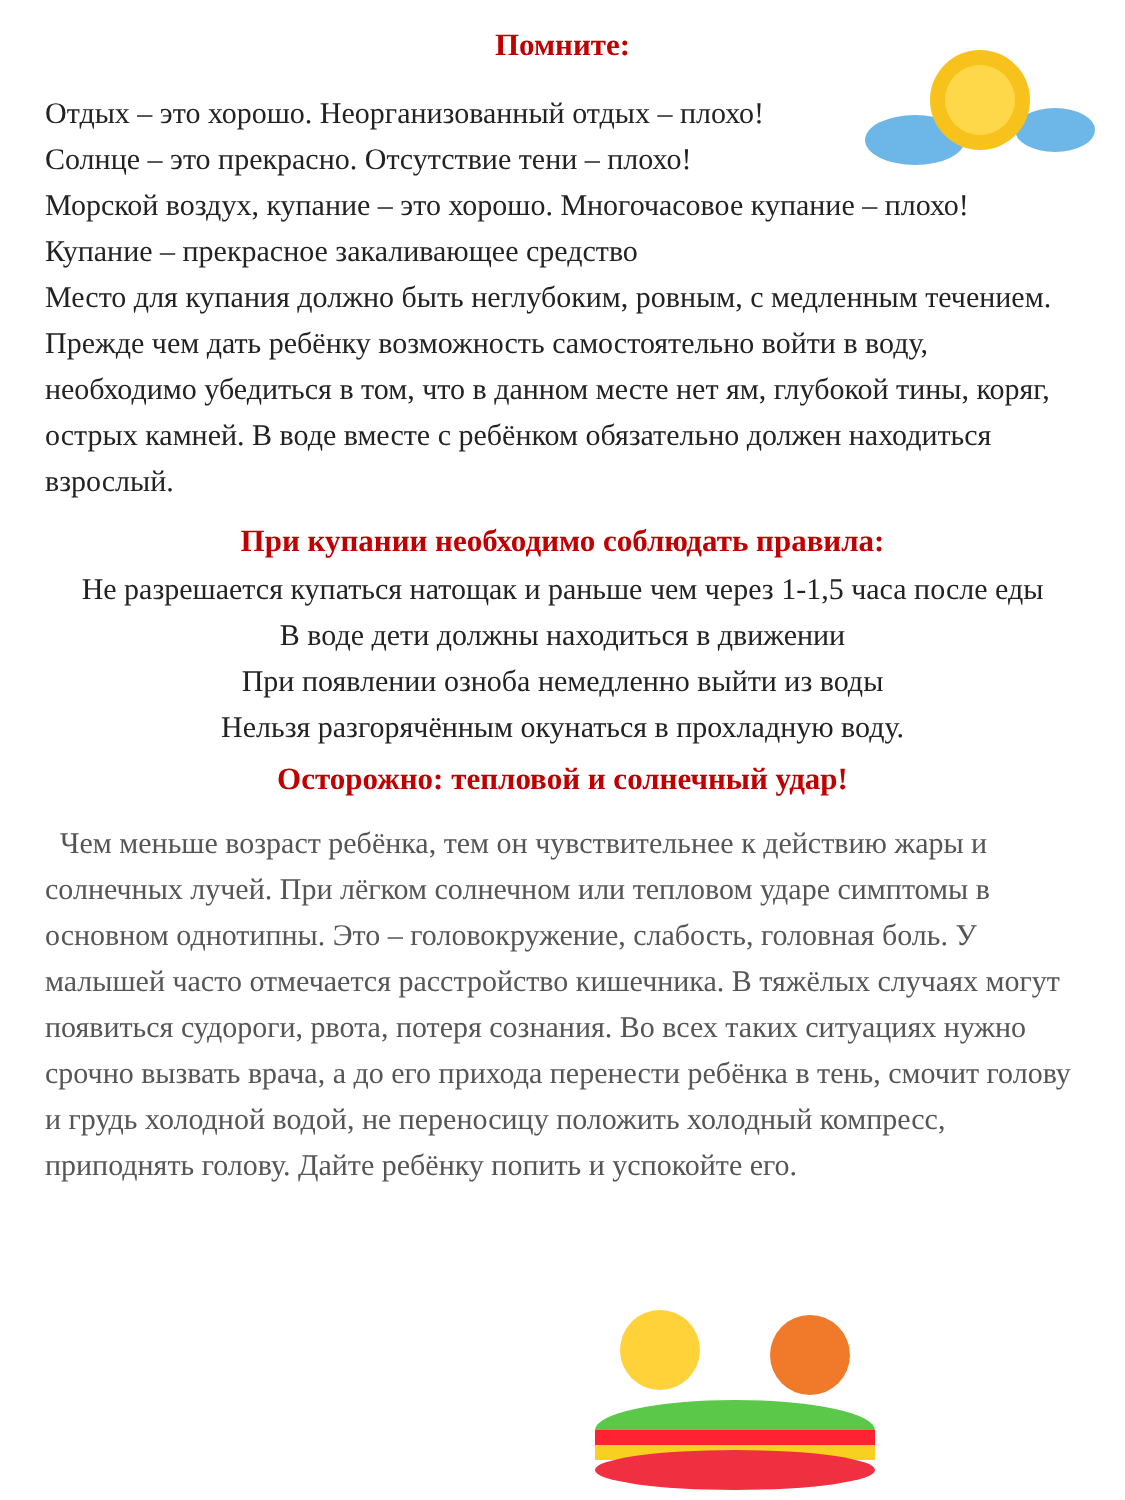Помните:
Отдых – это хорошо. Неорганизованный отдых – плохо!
Солнце – это прекрасно. Отсутствие тени – плохо!
Морской воздух, купание – это хорошо. Многочасовое купание – плохо!
Купание – прекрасное закаливающее средство
Место для купания должно быть неглубоким, ровным, с медленным течением. Прежде чем дать ребёнку возможность самостоятельно войти в воду, необходимо убедиться в том, что в данном месте нет ям, глубокой тины, коряг, острых камней. В воде вместе с ребёнком обязательно должен находиться взрослый.
При купании необходимо соблюдать правила:
Не разрешается купаться натощак и раньше чем через 1-1,5 часа после еды
В воде дети должны находиться в движении
При появлении озноба немедленно выйти из воды
Нельзя разгорячённым окунаться в прохладную воду.
Осторожно: тепловой и солнечный удар!
Чем меньше возраст ребёнка, тем он чувствительнее к действию жары и солнечных лучей. При лёгком солнечном или тепловом ударе симптомы в основном однотипны. Это – головокружение, слабость, головная боль. У малышей часто отмечается расстройство кишечника. В тяжёлых случаях могут появиться судороги, рвота, потеря сознания. Во всех таких ситуациях нужно срочно вызвать врача, а до его прихода перенести ребёнка в тень, смочит голову и грудь холодной водой, не переносицу положить холодный компресс, приподнять голову. Дайте ребёнку попить и успокойте его.